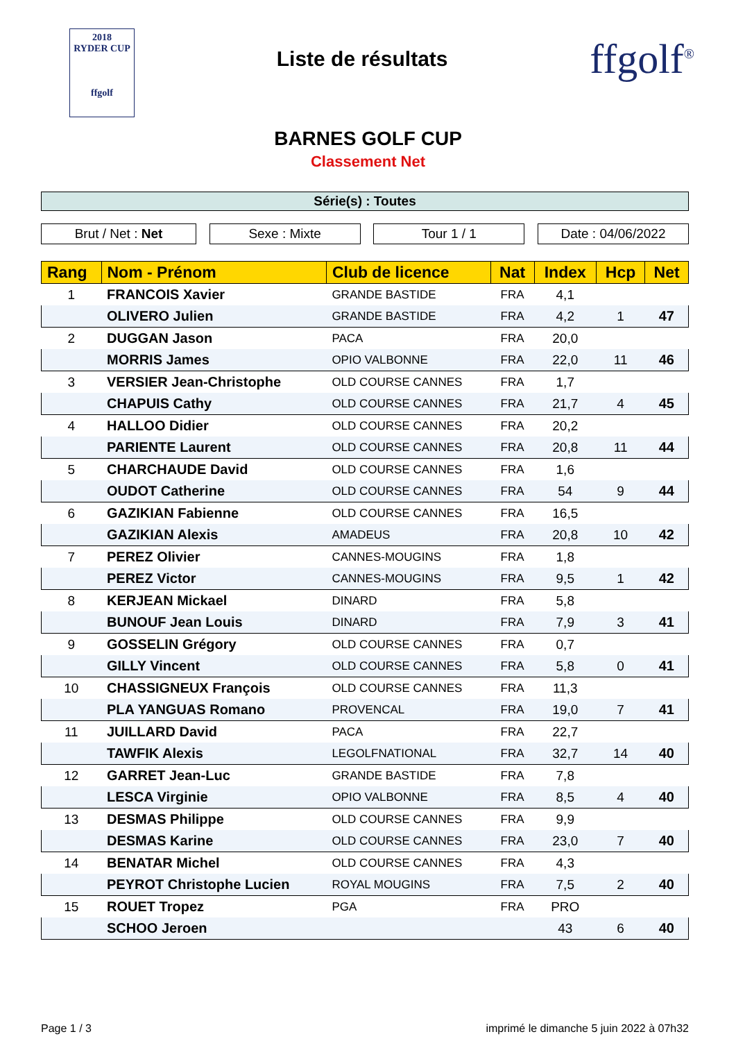2018
RYDER CUP
ffgolf
Liste de résultats
ffgolf<sup>®</sup>
BARNES GOLF CUP
Classement Net
Série(s) : Toutes
Brut / Net : Net Sexe : Mixte Tour 1 / 1 Date : 04/06/2022
| Rang | Nom - Prénom | Club de licence | Nat | Index | Hcp | Net |
| --- | --- | --- | --- | --- | --- | --- |
| 1 | FRANCOIS Xavier | GRANDE BASTIDE | FRA | 4,1 | | |
| | OLIVERO Julien | GRANDE BASTIDE | FRA | 4,2 | 1 | 47 |
| 2 | DUGGAN Jason | PACA | FRA | 20,0 | | |
| | MORRIS James | OPIO VALBONNE | FRA | 22,0 | 11 | 46 |
| 3 | VERSIER Jean-Christophe | OLD COURSE CANNES | FRA | 1,7 | | |
| | CHAPUIS Cathy | OLD COURSE CANNES | FRA | 21,7 | 4 | 45 |
| 4 | HALLOO Didier | OLD COURSE CANNES | FRA | 20,2 | | |
| | PARIENTE Laurent | OLD COURSE CANNES | FRA | 20,8 | 11 | 44 |
| 5 | CHARCHAUDE David | OLD COURSE CANNES | FRA | 1,6 | | |
| | OUDOT Catherine | OLD COURSE CANNES | FRA | 54 | 9 | 44 |
| 6 | GAZIKIAN Fabienne | OLD COURSE CANNES | FRA | 16,5 | | |
| | GAZIKIAN Alexis | AMADEUS | FRA | 20,8 | 10 | 42 |
| 7 | PEREZ Olivier | CANNES-MOUGINS | FRA | 1,8 | | |
| | PEREZ Victor | CANNES-MOUGINS | FRA | 9,5 | 1 | 42 |
| 8 | KERJEAN Mickael | DINARD | FRA | 5,8 | | |
| | BUNOUF Jean Louis | DINARD | FRA | 7,9 | 3 | 41 |
| 9 | GOSSELIN Grégory | OLD COURSE CANNES | FRA | 0,7 | | |
| | GILLY Vincent | OLD COURSE CANNES | FRA | 5,8 | 0 | 41 |
| 10 | CHASSIGNEUX François | OLD COURSE CANNES | FRA | 11,3 | | |
| | PLA YANGUAS Romano | PROVENCAL | FRA | 19,0 | 7 | 41 |
| 11 | JUILLARD David | PACA | FRA | 22,7 | | |
| | TAWFIK Alexis | LEGOLFNATIONAL | FRA | 32,7 | 14 | 40 |
| 12 | GARRET Jean-Luc | GRANDE BASTIDE | FRA | 7,8 | | |
| | LESCA Virginie | OPIO VALBONNE | FRA | 8,5 | 4 | 40 |
| 13 | DESMAS Philippe | OLD COURSE CANNES | FRA | 9,9 | | |
| | DESMAS Karine | OLD COURSE CANNES | FRA | 23,0 | 7 | 40 |
| 14 | BENATAR Michel | OLD COURSE CANNES | FRA | 4,3 | | |
| | PEYROT Christophe Lucien | ROYAL MOUGINS | FRA | 7,5 | 2 | 40 |
| 15 | ROUET Tropez | PGA | FRA | PRO | | |
| | SCHOO Jeroen | | | 43 | 6 | 40 |
Page 1 / 3 imprimé le dimanche 5 juin 2022 à 07h32